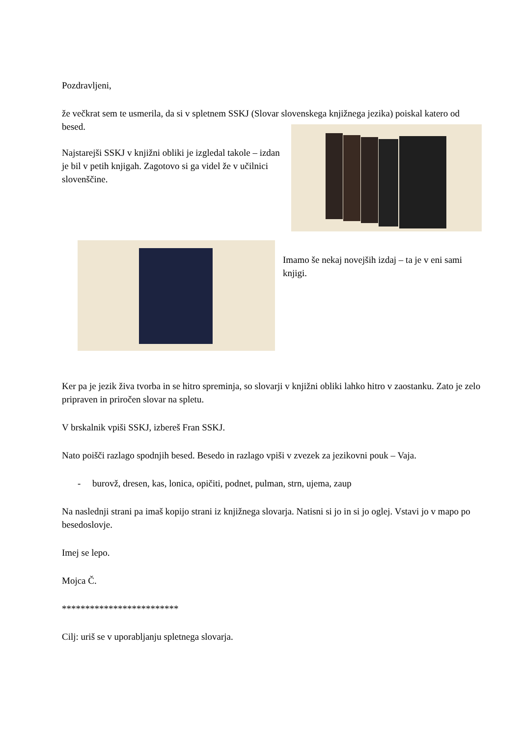Pozdravljeni,
že večkrat sem te usmerila, da si v spletnem SSKJ (Slovar slovenskega knjižnega jezika) poiskal katero od besed.
Najstarejši SSKJ v knjižni obliki je izgledal takole – izdan je bil v petih knjigah. Zagotovo si ga videl že v učilnici slovenščine.
Imamo še nekaj novejših izdaj – ta je v eni sami knjigi.
Ker pa je jezik živa tvorba in se hitro spreminja, so slovarji v knjižni obliki lahko hitro v zaostanku. Zato je zelo pripraven in priročen slovar na spletu.
V brskalnik vpiši SSKJ, izbereš Fran SSKJ.
Nato poišči razlago spodnjih besed. Besedo in razlago vpiši v zvezek za jezikovni pouk – Vaja.
- burovž, dresen, kas, lonica, opičiti, podnet, pulman, strn, ujema, zaup
Na naslednji strani pa imaš kopijo strani iz knjižnega slovarja. Natisni si jo in si jo oglej. Vstavi jo v mapo po besedoslovje.
Imej se lepo.
Mojca Č.
*************************
Cilj: uriš se v uporabljanju spletnega slovarja.